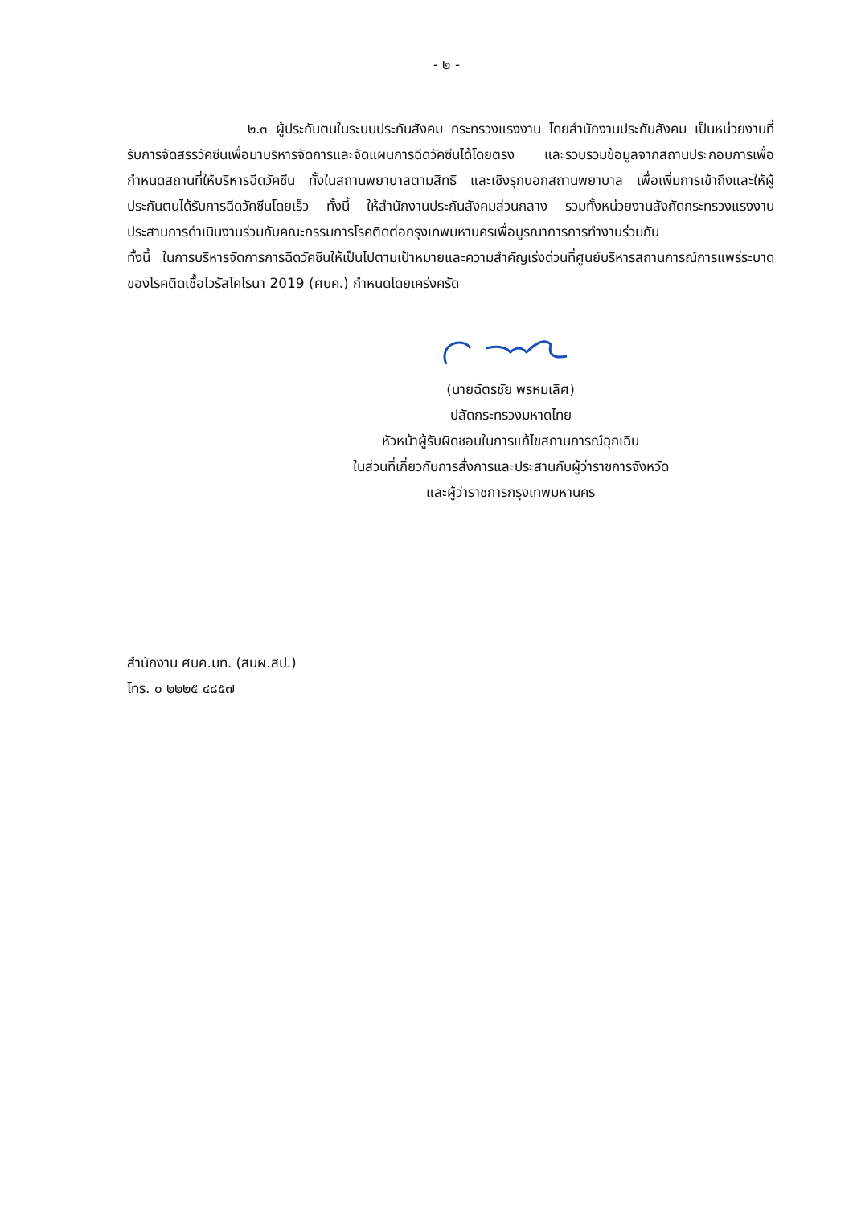- ๒ -
๒.๓ ผู้ประกันตนในระบบประกันสังคม กระทรวงแรงงาน โดยสำนักงานประกันสังคม เป็นหน่วยงานที่รับการจัดสรรวัคซีนเพื่อมาบริหารจัดการและจัดแผนการฉีดวัคซีนได้โดยตรง และรวบรวมข้อมูลจากสถานประกอบการเพื่อกำหนดสถานที่ให้บริหารฉีดวัคซีน ทั้งในสถานพยาบาลตามสิทธิ และเชิงรุกนอกสถานพยาบาล เพื่อเพิ่มการเข้าถึงและให้ผู้ประกันตนได้รับการฉีดวัคซีนโดยเร็ว ทั้งนี้ ให้สำนักงานประกันสังคมส่วนกลาง รวมทั้งหน่วยงานสังกัดกระทรวงแรงงานประสานการดำเนินงานร่วมกับคณะกรรมการโรคติดต่อกรุงเทพมหานครเพื่อบูรณาการการทำงานร่วมกัน
ทั้งนี้ ในการบริหารจัดการการฉีดวัคซีนให้เป็นไปตามเป้าหมายและความสำคัญเร่งด่วนที่ศูนย์บริหารสถานการณ์การแพร่ระบาดของโรคติดเชื้อไวรัสโคโรนา 2019 (ศบค.) กำหนดโดยเคร่งครัด
(นายฉัตรชัย พรหมเลิศ)
ปลัดกระทรวงมหาดไทย
หัวหน้าผู้รับผิดชอบในการแก้ไขสถานการณ์ฉุกเฉิน
ในส่วนที่เกี่ยวกับการสั่งการและประสานกับผู้ว่าราชการจังหวัด
และผู้ว่าราชการกรุงเทพมหานคร
สำนักงาน ศบค.มท. (สนผ.สป.)
โทร. ๐ ๒๒๒๕ ๔๘๕๗